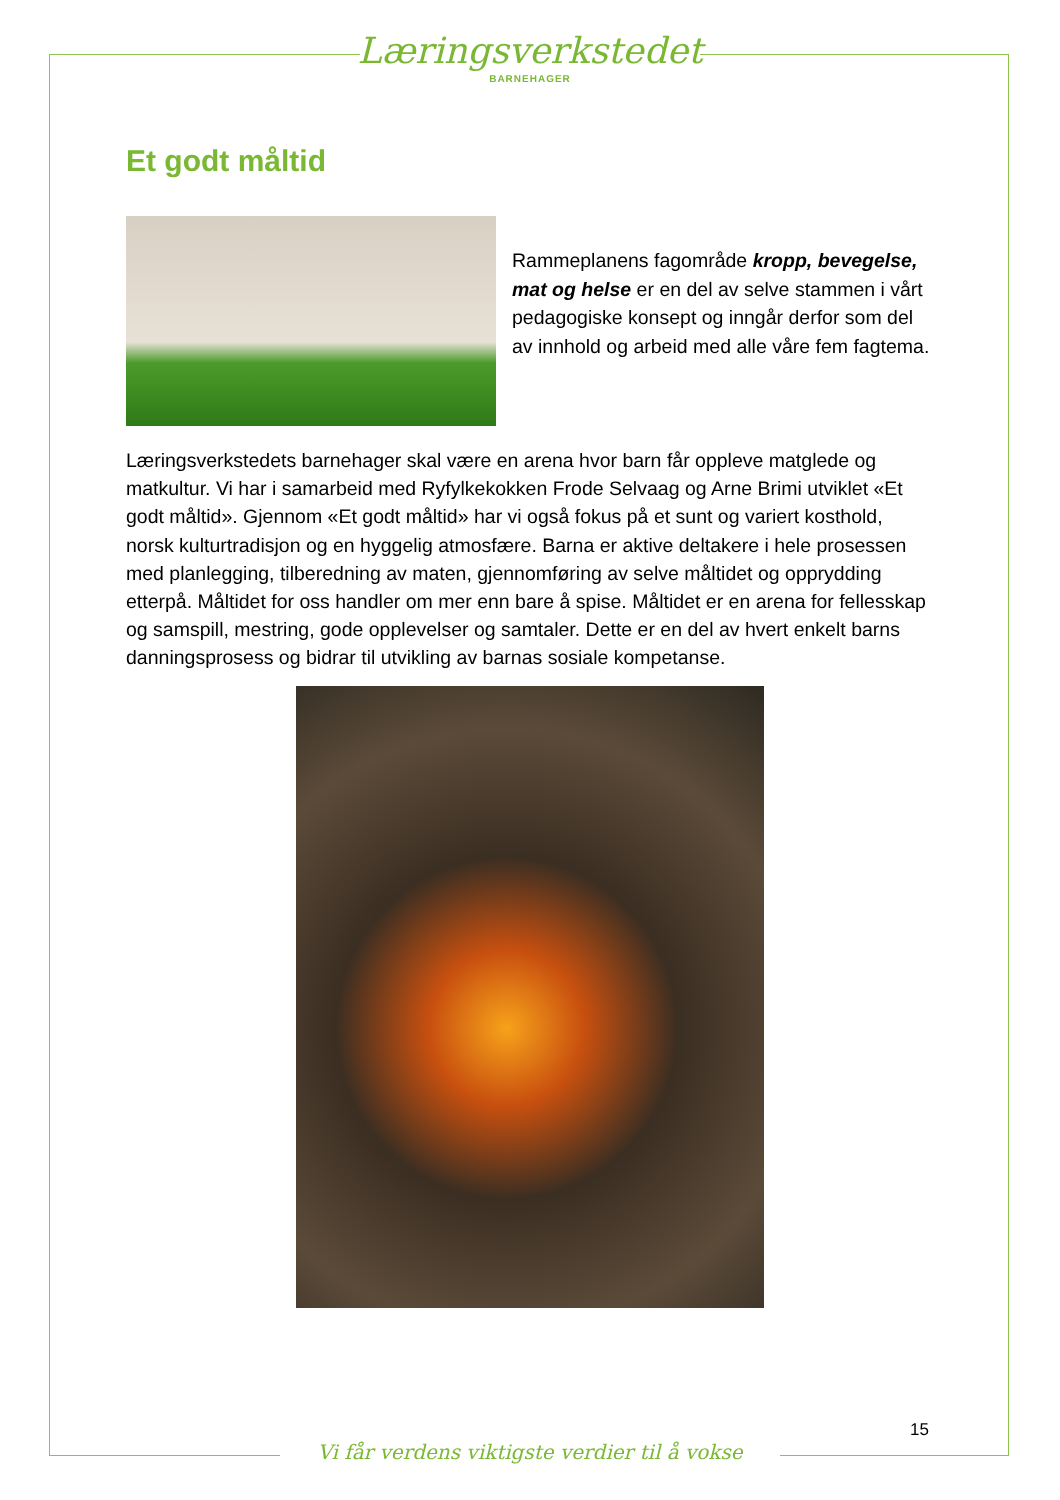Læringsverkstedet
BARNEHAGER
Et godt måltid
Rammeplanens fagområde kropp, bevegelse, mat og helse er en del av selve stammen i vårt pedagogiske konsept og inngår derfor som del av innhold og arbeid med alle våre fem fagtema.
Læringsverkstedets barnehager skal være en arena hvor barn får oppleve matglede og matkultur. Vi har i samarbeid med Ryfylkekokken Frode Selvaag og Arne Brimi utviklet «Et godt måltid». Gjennom «Et godt måltid» har vi også fokus på et sunt og variert kosthold, norsk kulturtradisjon og en hyggelig atmosfære. Barna er aktive deltakere i hele prosessen med planlegging, tilberedning av maten, gjennomføring av selve måltidet og opprydding etterpå. Måltidet for oss handler om mer enn bare å spise. Måltidet er en arena for fellesskap og samspill, mestring, gode opplevelser og samtaler. Dette er en del av hvert enkelt barns danningsprosess og bidrar til utvikling av barnas sosiale kompetanse.
15
Vi får verdens viktigste verdier til å vokse